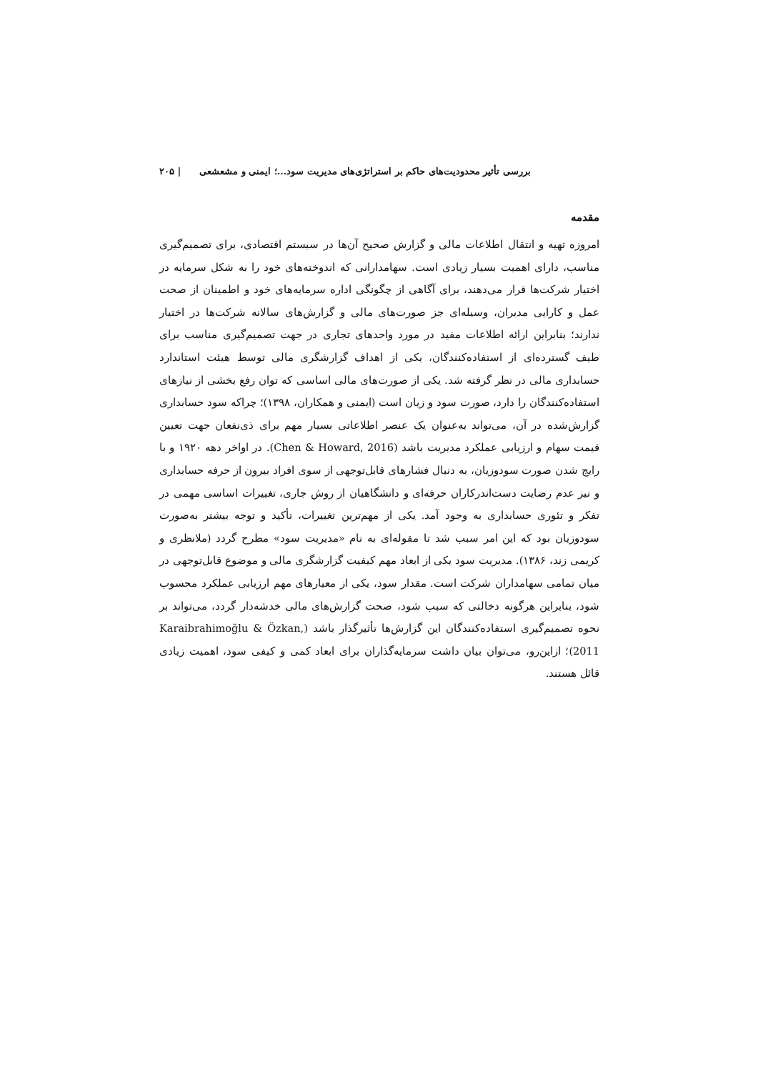بررسی تأثیر محدودیت‌های حاکم بر استراتژی‌های مدیریت سود...؛ ایمنی و مشعشعی | ۲۰۵
مقدمه
امروزه تهیه و انتقال اطلاعات مالی و گزارش صحیح آن‌ها در سیستم اقتصادی، برای تصمیم‌گیری مناسب، دارای اهمیت بسیار زیادی است. سهامدارانی که اندوخته‌های خود را به شکل سرمایه در اختیار شرکت‌ها قرار می‌دهند، برای آگاهی از چگونگی اداره سرمایه‌های خود و اطمینان از صحت عمل و کارایی مدیران، وسیله‌ای جز صورت‌های مالی و گزارش‌های سالانه شرکت‌ها در اختیار ندارند؛ بنابراین ارائه اطلاعات مفید در مورد واحدهای تجاری در جهت تصمیم‌گیری مناسب برای طیف گسترده‌ای از استفاده‌کنندگان، یکی از اهداف گزارشگری مالی توسط هیئت استاندارد حسابداری مالی در نظر گرفته شد. یکی از صورت‌های مالی اساسی که توان رفع بخشی از نیازهای استفاده‌کنندگان را دارد، صورت سود و زیان است (ایمنی و همکاران، ۱۳۹۸)؛ چراکه سود حسابداری گزارش‌شده در آن، می‌تواند به‌عنوان یک عنصر اطلاعاتی بسیار مهم برای ذی‌نفعان جهت تعیین قیمت سهام و ارزیابی عملکرد مدیریت باشد (Chen & Howard, 2016). در اواخر دهه ۱۹۲۰ و با رایج شدن صورت سودوزیان، به دنبال فشارهای قابل‌توجهی از سوی افراد بیرون از حرفه حسابداری و نیز عدم رضایت دست‌اندرکاران حرفه‌ای و دانشگاهیان از روش جاری، تغییرات اساسی مهمی در تفکر و تئوری حسابداری به وجود آمد. یکی از مهم‌ترین تغییرات، تأکید و توجه بیشتر به‌صورت سودوزیان بود که این امر سبب شد تا مقوله‌ای به نام «مدیریت سود» مطرح گردد (ملانظری و کریمی زند، ۱۳۸۶). مدیریت سود یکی از ابعاد مهم کیفیت گزارشگری مالی و موضوع قابل‌توجهی در میان تمامی سهامداران شرکت است. مقدار سود، یکی از معیارهای مهم ارزیابی عملکرد محسوب شود، بنابراین هرگونه دخالتی که سبب شود، صحت گزارش‌های مالی خدشه‌دار گردد، می‌تواند بر نحوه تصمیم‌گیری استفاده‌کنندگان این گزارش‌ها تأثیرگذار باشد (Karaibrahimoğlu & Özkan, 2011)؛ ازاین‌رو، می‌توان بیان داشت سرمایه‌گذاران برای ابعاد کمی و کیفی سود، اهمیت زیادی قائل هستند.